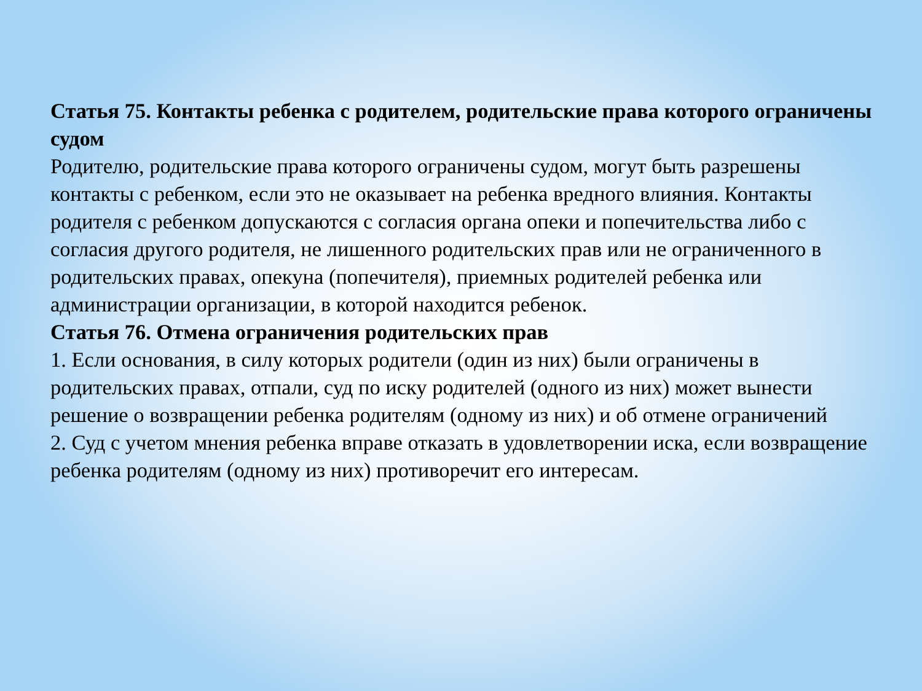Статья 75. Контакты ребенка с родителем, родительские права которого ограничены судом
Родителю, родительские права которого ограничены судом, могут быть разрешены контакты с ребенком, если это не оказывает на ребенка вредного влияния. Контакты родителя с ребенком допускаются с согласия органа опеки и попечительства либо с согласия другого родителя, не лишенного родительских прав или не ограниченного в родительских правах, опекуна (попечителя), приемных родителей ребенка или администрации организации, в которой находится ребенок.
Статья 76. Отмена ограничения родительских прав
1. Если основания, в силу которых родители (один из них) были ограничены в родительских правах, отпали, суд по иску родителей (одного из них) может вынести решение о возвращении ребенка родителям (одному из них) и об отмене ограничений
2. Суд с учетом мнения ребенка вправе отказать в удовлетворении иска, если возвращение ребенка родителям (одному из них) противоречит его интересам.